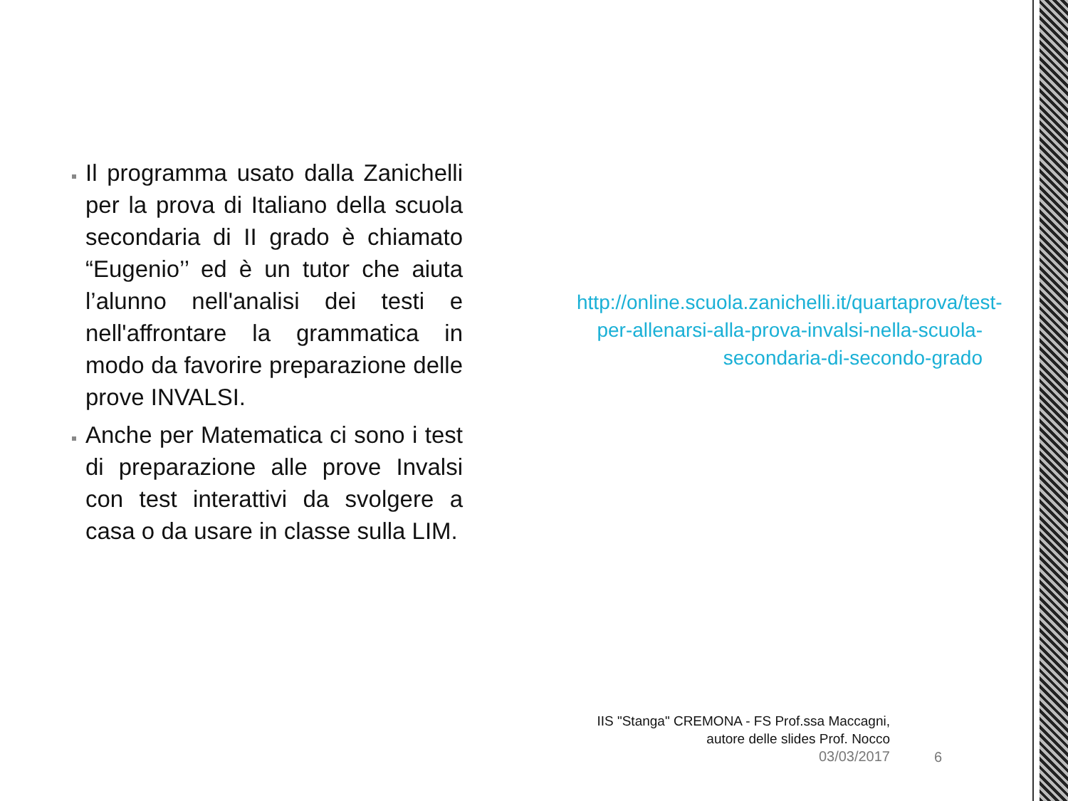Il programma usato dalla Zanichelli per la prova di Italiano della scuola secondaria di II grado è chiamato “Eugenio’’ ed è un tutor che aiuta l’alunno nell'analisi dei testi e nell'affrontare la grammatica in modo da favorire preparazione delle prove INVALSI.
Anche per Matematica ci sono i test di preparazione alle prove Invalsi con test interattivi da svolgere a casa o da usare in classe sulla LIM.
http://online.scuola.zanichelli.it/quartaprova/test-per-allenarsi-alla-prova-invalsi-nella-scuola-secondaria-di-secondo-grado
IIS "Stanga" CREMONA - FS Prof.ssa Maccagni,
autore delle slides Prof. Nocco
03/03/2017
6